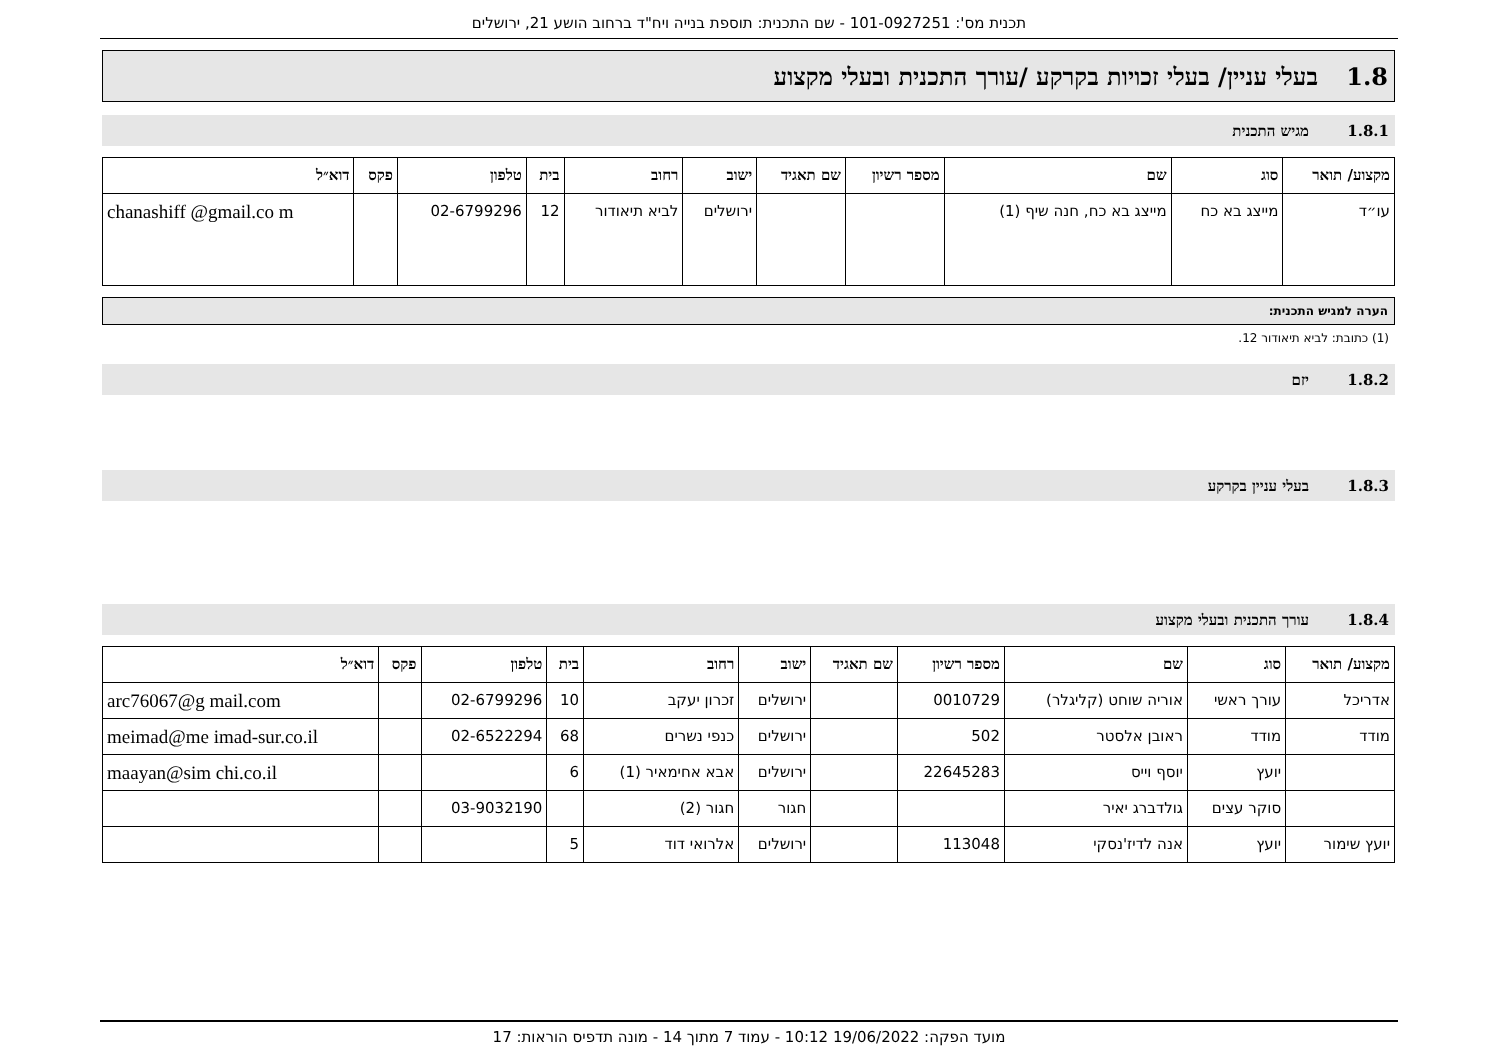תכנית מס': 101-0927251 - שם התכנית: תוספת בנייה ויח"ד ברחוב הושע 21, ירושלים
1.8 בעלי עניין/ בעלי זכויות בקרקע /עורך התכנית ובעלי מקצוע
1.8.1 מגיש התכנית
| מקצוע/ תואר | סוג | שם | מספר רשיון | שם תאגיד | ישוב | רחוב | בית | טלפון | פקס | דוא״ל |
| --- | --- | --- | --- | --- | --- | --- | --- | --- | --- | --- |
| עו״ד | מייצג בא כח | מייצג בא כח, חנה שיף (1) | | | ירושלים | לביא תיאודור | 12 | 02-6799296 | | chanashiff @gmail.co m |
הערה למגיש התכנית:
(1) כתובת: לביא תיאודור 12.
1.8.2 יזם
1.8.3 בעלי עניין בקרקע
1.8.4 עורך התכנית ובעלי מקצוע
| מקצוע/ תואר | סוג | שם | מספר רשיון | שם תאגיד | ישוב | רחוב | בית | טלפון | פקס | דוא״ל |
| --- | --- | --- | --- | --- | --- | --- | --- | --- | --- | --- |
| אדריכל | עורך ראשי | אוריה שוחט (קליגלר) | 0010729 | | ירושלים | זכרון יעקב | 10 | 02-6799296 | | arc76067@g mail.com |
| מודד | מודד | ראובן אלסטר | 502 | | ירושלים | כנפי נשרים | 68 | 02-6522294 | | meimad@me imad-sur.co.il |
| | יועץ | יוסף וייס | 22645283 | | ירושלים | אבא אחימאיר (1) | 6 | | | maayan@sim chi.co.il |
| | סוקר עצים | גולדברג יאיר | | | חגור | חגור (2) | | 03-9032190 | | |
| יועץ שימור | יועץ | אנה לדיז'נסקי | 113048 | | ירושלים | אלרואי דוד | 5 | | | |
מועד הפקה: 19/06/2022 10:12 - עמוד 7 מתוך 14 - מונה תדפיס הוראות: 17